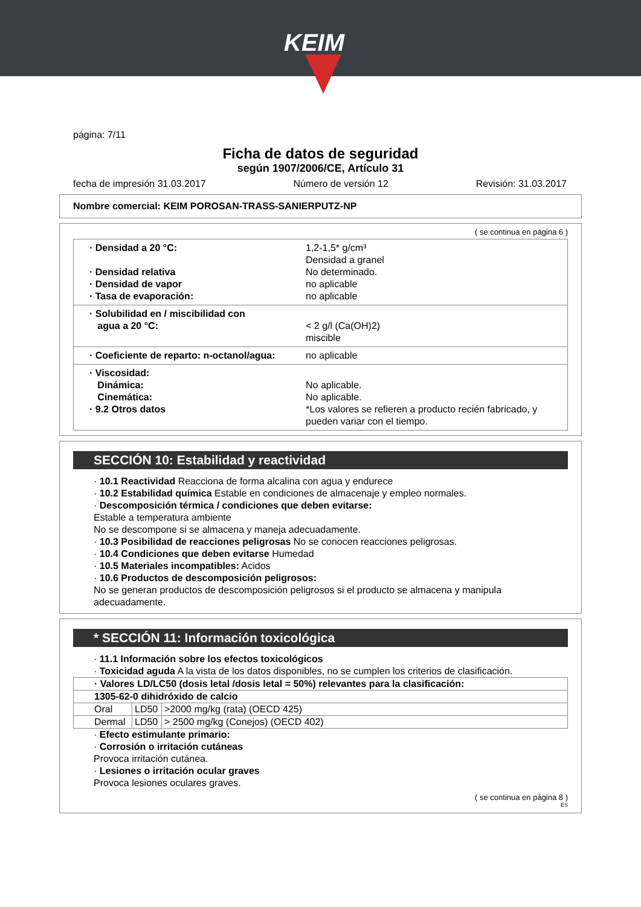KEIM
página: 7/11
Ficha de datos de seguridad
según 1907/2006/CE, Artículo 31
fecha de impresión 31.03.2017 Número de versión 12 Revisión: 31.03.2017
Nombre comercial: KEIM POROSAN-TRASS-SANIERPUTZ-NP
( se continua en página 6 )
· Densidad a 20 °C: 1,2-1,5* g/cm³
Densidad a granel
· Densidad relativa No determinado.
· Densidad de vapor no aplicable
· Tasa de evaporación: no aplicable
· Solubilidad en / miscibilidad con
agua a 20 °C:
< 2 g/l (Ca(OH)2)
miscible
· Coeficiente de reparto: n-octanol/agua: no aplicable
· Viscosidad:
Dinámica:
Cinemática:
· 9.2 Otros datos
No aplicable.
No aplicable.
*Los valores se refieren a producto recién fabricado, y pueden variar con el tiempo.
SECCIÓN 10: Estabilidad y reactividad
· 10.1 Reactividad Reacciona de forma alcalina con agua y endurece
· 10.2 Estabilidad química Estable en condiciones de almacenaje y empleo normales.
· Descomposición térmica / condiciones que deben evitarse:
Estable a temperatura ambiente
No se descompone si se almacena y maneja adecuadamente.
· 10.3 Posibilidad de reacciones peligrosas No se conocen reacciones peligrosas.
· 10.4 Condiciones que deben evitarse Humedad
· 10.5 Materiales incompatibles: Acidos
· 10.6 Productos de descomposición peligrosos:
No se generan productos de descomposición peligrosos si el producto se almacena y manipula adecuadamente.
* SECCIÓN 11: Información toxicológica
· 11.1 Información sobre los efectos toxicológicos
· Toxicidad aguda A la vista de los datos disponibles, no se cumplen los criterios de clasificación.
| · Valores LD/LC50 (dosis letal /dosis letal = 50%) relevantes para la clasificación: | | |
| 1305-62-0 dihidróxido de calcio | | |
| Oral | LD50 | >2000 mg/kg (rata) (OECD 425) |
| Dermal | LD50 | > 2500 mg/kg (Conejos) (OECD 402) |
· Efecto estimulante primario:
· Corrosión o irritación cutáneas
Provoca irritación cutánea.
· Lesiones o irritación ocular graves
Provoca lesiones oculares graves.
( se continua en página 8 )
ES